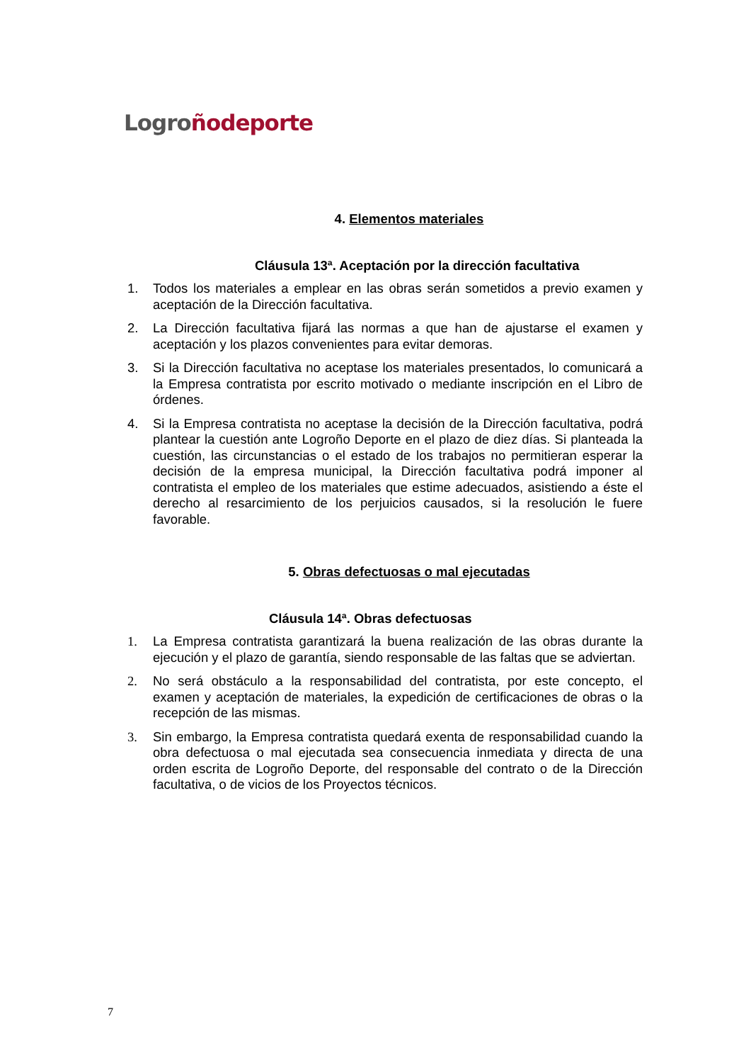Logro ñodeporte
4. Elementos materiales
Cláusula 13ª. Aceptación por la dirección facultativa
1. Todos los materiales a emplear en las obras serán sometidos a previo examen y aceptación de la Dirección facultativa.
2. La Dirección facultativa fijará las normas a que han de ajustarse el examen y aceptación y los plazos convenientes para evitar demoras.
3. Si la Dirección facultativa no aceptase los materiales presentados, lo comunicará a la Empresa contratista por escrito motivado o mediante inscripción en el Libro de órdenes.
4. Si la Empresa contratista no aceptase la decisión de la Dirección facultativa, podrá plantear la cuestión ante Logroño Deporte en el plazo de diez días. Si planteada la cuestión, las circunstancias o el estado de los trabajos no permitieran esperar la decisión de la empresa municipal, la Dirección facultativa podrá imponer al contratista el empleo de los materiales que estime adecuados, asistiendo a éste el derecho al resarcimiento de los perjuicios causados, si la resolución le fuere favorable.
5. Obras defectuosas o mal ejecutadas
Cláusula 14ª. Obras defectuosas
1. La Empresa contratista garantizará la buena realización de las obras durante la ejecución y el plazo de garantía, siendo responsable de las faltas que se adviertan.
2. No será obstáculo a la responsabilidad del contratista, por este concepto, el examen y aceptación de materiales, la expedición de certificaciones de obras o la recepción de las mismas.
3. Sin embargo, la Empresa contratista quedará exenta de responsabilidad cuando la obra defectuosa o mal ejecutada sea consecuencia inmediata y directa de una orden escrita de Logroño Deporte, del responsable del contrato o de la Dirección facultativa, o de vicios de los Proyectos técnicos.
7